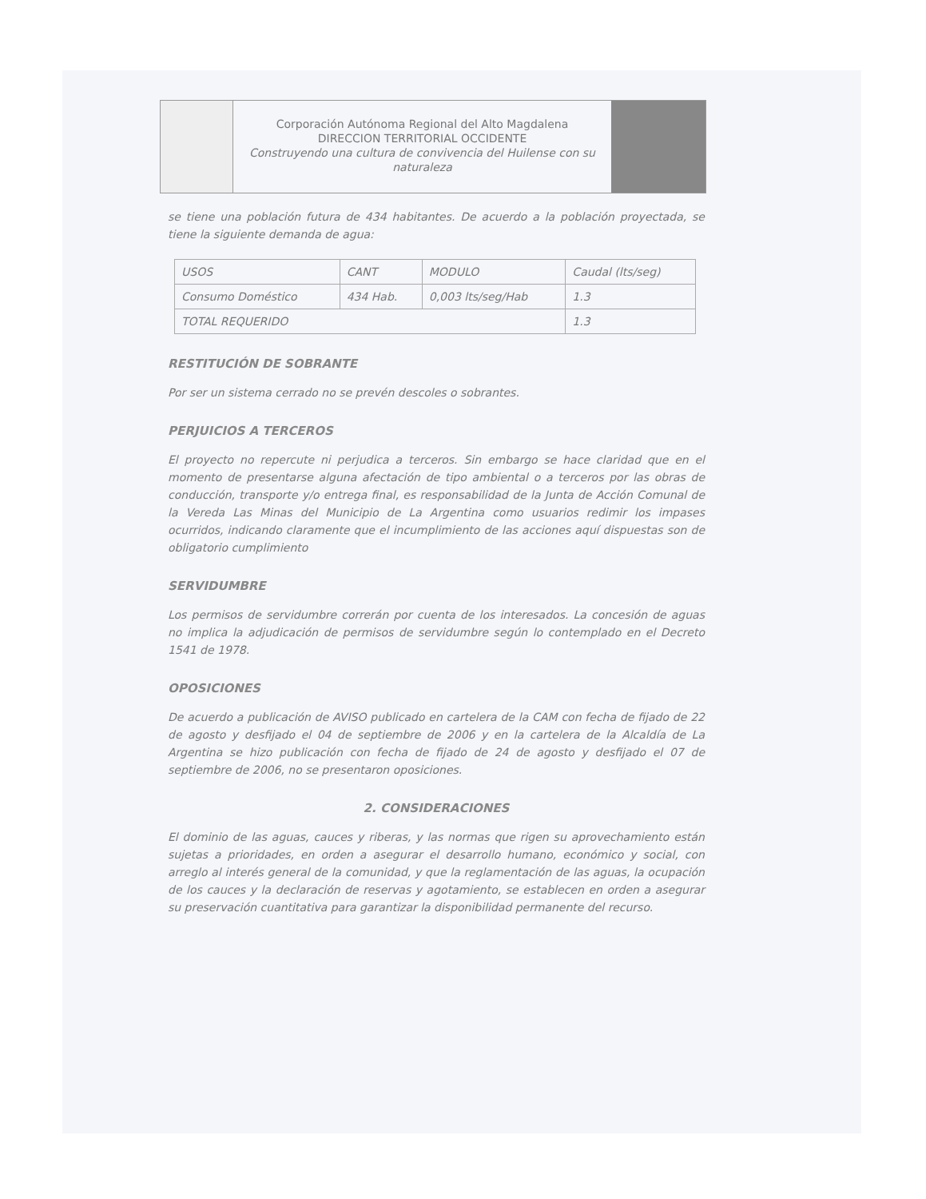Corporación Autónoma Regional del Alto Magdalena
DIRECCION TERRITORIAL OCCIDENTE
Construyendo una cultura de convivencia del Huilense con su naturaleza
se tiene una población futura de 434 habitantes. De acuerdo a la población proyectada, se tiene la siguiente demanda de agua:
| USOS | CANT | MODULO | Caudal (lts/seg) |
| --- | --- | --- | --- |
| Consumo Doméstico | 434 Hab. | 0,003 lts/seg/Hab | 1.3 |
| TOTAL REQUERIDO | | | 1.3 |
RESTITUCIÓN DE SOBRANTE
Por ser un sistema cerrado no se prevén descoles o sobrantes.
PERJUICIOS A TERCEROS
El proyecto no repercute ni perjudica a terceros. Sin embargo se hace claridad que en el momento de presentarse alguna afectación de tipo ambiental o a terceros por las obras de conducción, transporte y/o entrega final, es responsabilidad de la Junta de Acción Comunal de la Vereda Las Minas del Municipio de La Argentina como usuarios redimir los impases ocurridos, indicando claramente que el incumplimiento de las acciones aquí dispuestas son de obligatorio cumplimiento
SERVIDUMBRE
Los permisos de servidumbre correrán por cuenta de los interesados. La concesión de aguas no implica la adjudicación de permisos de servidumbre según lo contemplado en el Decreto 1541 de 1978.
OPOSICIONES
De acuerdo a publicación de AVISO publicado en cartelera de la CAM con fecha de fijado de 22 de agosto y desfijado el 04 de septiembre de 2006 y en la cartelera de la Alcaldía de La Argentina se hizo publicación con fecha de fijado de 24 de agosto y desfijado el 07 de septiembre de 2006, no se presentaron oposiciones.
2. CONSIDERACIONES
El dominio de las aguas, cauces y riberas, y las normas que rigen su aprovechamiento están sujetas a prioridades, en orden a asegurar el desarrollo humano, económico y social, con arreglo al interés general de la comunidad, y que la reglamentación de las aguas, la ocupación de los cauces y la declaración de reservas y agotamiento, se establecen en orden a asegurar su preservación cuantitativa para garantizar la disponibilidad permanente del recurso.